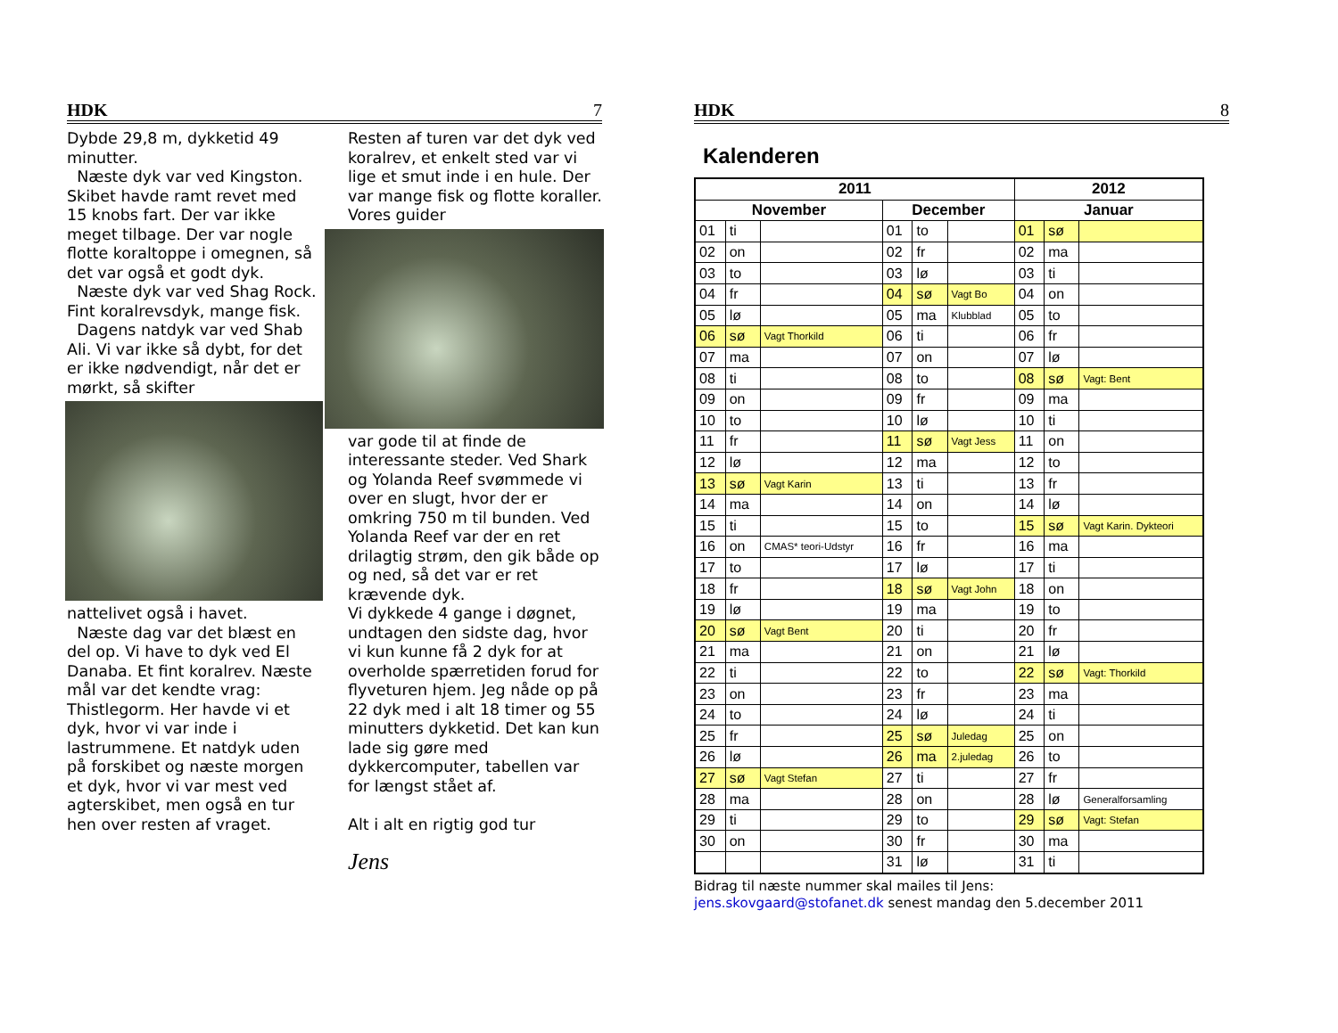HDK 7
Dybde 29,8 m, dykketid 49 minutter.
Næste dyk var ved Kingston. Skibet havde ramt revet med 15 knobs fart. Der var ikke meget tilbage. Der var nogle flotte koraltoppe i omegnen, så det var også et godt dyk.
Næste dyk var ved Shag Rock. Fint koralrevsdyk, mange fisk.
Dagens natdyk var ved Shab Ali. Vi var ikke så dybt, for det er ikke nødvendigt, når det er mørkt, så skifter
nattelivet også i havet.
Næste dag var det blæst en del op. Vi have to dyk ved El Danaba. Et fint koralrev. Næste mål var det kendte vrag: Thistlegorm. Her havde vi et dyk, hvor vi var inde i lastrummene. Et natdyk uden på forskibet og næste morgen et dyk, hvor vi var mest ved agterskibet, men også en tur hen over resten af vraget.
Resten af turen var det dyk ved koralrev, et enkelt sted var vi lige et smut inde i en hule. Der var mange fisk og flotte koraller. Vores guider
var gode til at finde de interessante steder. Ved Shark og Yolanda Reef svømmede vi over en slugt, hvor der er omkring 750 m til bunden. Ved Yolanda Reef var der en ret drilagtig strøm, den gik både op og ned, så det var er ret krævende dyk.
Vi dykkede 4 gange i døgnet, undtagen den sidste dag, hvor vi kun kunne få 2 dyk for at overholde spærretiden forud for flyveturen hjem. Jeg nåde op på 22 dyk med i alt 18 timer og 55 minutters dykketid. Det kan kun lade sig gøre med dykkercomputer, tabellen var for længst stået af.
Alt i alt en rigtig god tur
Jens
HDK 8
Kalenderen
| 2011 | | | | | | 2012 | | |
| --- | --- | --- | --- | --- | --- | --- | --- | --- |
| November | | | December | | | Januar | | |
| 01 | ti | | 01 | to | | 01 | sø | |
| 02 | on | | 02 | fr | | 02 | ma | |
| 03 | to | | 03 | lø | | 03 | ti | |
| 04 | fr | | 04 | sø | Vagt Bo | 04 | on | |
| 05 | lø | | 05 | ma | Klubblad | 05 | to | |
| 06 | sø | Vagt Thorkild | 06 | ti | | 06 | fr | |
| 07 | ma | | 07 | on | | 07 | lø | |
| 08 | ti | | 08 | to | | 08 | sø | Vagt: Bent |
| 09 | on | | 09 | fr | | 09 | ma | |
| 10 | to | | 10 | lø | | 10 | ti | |
| 11 | fr | | 11 | sø | Vagt Jess | 11 | on | |
| 12 | lø | | 12 | ma | | 12 | to | |
| 13 | sø | Vagt Karin | 13 | ti | | 13 | fr | |
| 14 | ma | | 14 | on | | 14 | lø | |
| 15 | ti | | 15 | to | | 15 | sø | Vagt Karin. Dykteori |
| 16 | on | CMAS* teori-Udstyr | 16 | fr | | 16 | ma | |
| 17 | to | | 17 | lø | | 17 | ti | |
| 18 | fr | | 18 | sø | Vagt John | 18 | on | |
| 19 | lø | | 19 | ma | | 19 | to | |
| 20 | sø | Vagt Bent | 20 | ti | | 20 | fr | |
| 21 | ma | | 21 | on | | 21 | lø | |
| 22 | ti | | 22 | to | | 22 | sø | Vagt: Thorkild |
| 23 | on | | 23 | fr | | 23 | ma | |
| 24 | to | | 24 | lø | | 24 | ti | |
| 25 | fr | | 25 | sø | Juledag | 25 | on | |
| 26 | lø | | 26 | ma | 2.juledag | 26 | to | |
| 27 | sø | Vagt Stefan | 27 | ti | | 27 | fr | |
| 28 | ma | | 28 | on | | 28 | lø | Generalforsamling |
| 29 | ti | | 29 | to | | 29 | sø | Vagt: Stefan |
| 30 | on | | 30 | fr | | 30 | ma | |
| | | | 31 | lø | | 31 | ti | |
Bidrag til næste nummer skal mailes til Jens:
jens.skovgaard@stofanet.dk senest mandag den 5.december 2011